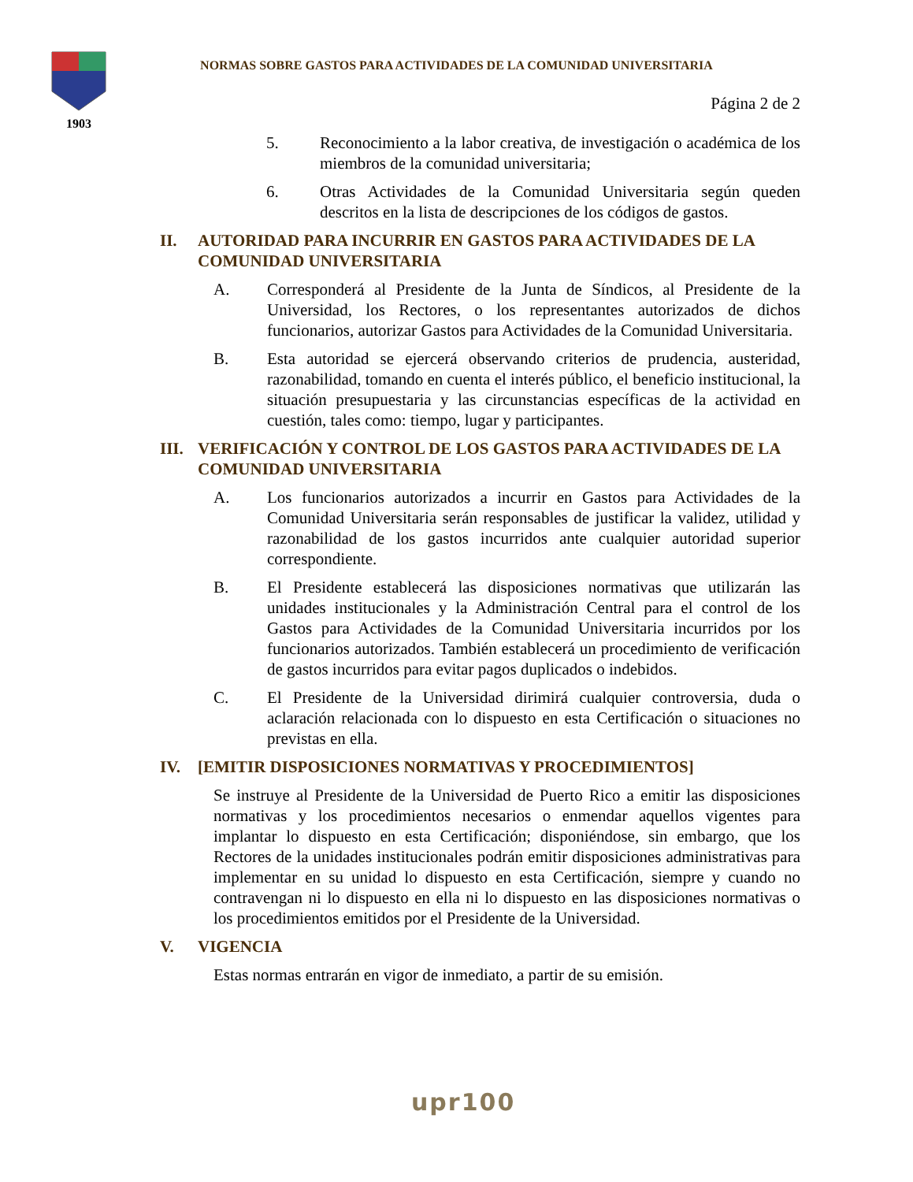1903
NORMAS SOBRE GASTOS PARA ACTIVIDADES DE LA COMUNIDAD UNIVERSITARIA
Página 2 de 2
5. Reconocimiento a la labor creativa, de investigación o académica de los miembros de la comunidad universitaria;
6. Otras Actividades de la Comunidad Universitaria según queden descritos en la lista de descripciones de los códigos de gastos.
II. AUTORIDAD PARA INCURRIR EN GASTOS PARA ACTIVIDADES DE LA COMUNIDAD UNIVERSITARIA
A. Corresponderá al Presidente de la Junta de Síndicos, al Presidente de la Universidad, los Rectores, o los representantes autorizados de dichos funcionarios, autorizar Gastos para Actividades de la Comunidad Universitaria.
B. Esta autoridad se ejercerá observando criterios de prudencia, austeridad, razonabilidad, tomando en cuenta el interés público, el beneficio institucional, la situación presupuestaria y las circunstancias específicas de la actividad en cuestión, tales como: tiempo, lugar y participantes.
III. VERIFICACIÓN Y CONTROL DE LOS GASTOS PARA ACTIVIDADES DE LA COMUNIDAD UNIVERSITARIA
A. Los funcionarios autorizados a incurrir en Gastos para Actividades de la Comunidad Universitaria serán responsables de justificar la validez, utilidad y razonabilidad de los gastos incurridos ante cualquier autoridad superior correspondiente.
B. El Presidente establecerá las disposiciones normativas que utilizarán las unidades institucionales y la Administración Central para el control de los Gastos para Actividades de la Comunidad Universitaria incurridos por los funcionarios autorizados. También establecerá un procedimiento de verificación de gastos incurridos para evitar pagos duplicados o indebidos.
C. El Presidente de la Universidad dirimirá cualquier controversia, duda o aclaración relacionada con lo dispuesto en esta Certificación o situaciones no previstas en ella.
IV. [EMITIR DISPOSICIONES NORMATIVAS Y PROCEDIMIENTOS]
Se instruye al Presidente de la Universidad de Puerto Rico a emitir las disposiciones normativas y los procedimientos necesarios o enmendar aquellos vigentes para implantar lo dispuesto en esta Certificación; disponiéndose, sin embargo, que los Rectores de la unidades institucionales podrán emitir disposiciones administrativas para implementar en su unidad lo dispuesto en esta Certificación, siempre y cuando no contravengan ni lo dispuesto en ella ni lo dispuesto en las disposiciones normativas o los procedimientos emitidos por el Presidente de la Universidad.
V. VIGENCIA
Estas normas entrarán en vigor de inmediato, a partir de su emisión.
upr100